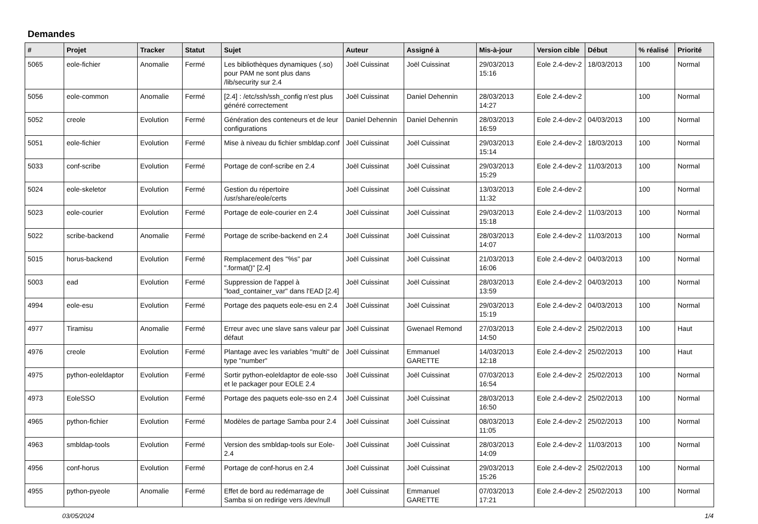Demandes
| # | Projet | Tracker | Statut | Sujet | Auteur | Assigné à | Mis-à-jour | Version cible | Début | % réalisé | Priorité |
| --- | --- | --- | --- | --- | --- | --- | --- | --- | --- | --- | --- |
| 5065 | eole-fichier | Anomalie | Fermé | Les bibliothèques dynamiques (.so) pour PAM ne sont plus dans /lib/security sur 2.4 | Joël Cuissinat | Joël Cuissinat | 29/03/2013 15:16 | Eole 2.4-dev-2 | 18/03/2013 | 100 | Normal |
| 5056 | eole-common | Anomalie | Fermé | [2.4] : /etc/ssh/ssh_config n'est plus généré correctement | Joël Cuissinat | Daniel Dehennin | 28/03/2013 14:27 | Eole 2.4-dev-2 | | 100 | Normal |
| 5052 | creole | Evolution | Fermé | Génération des conteneurs et de leur configurations | Daniel Dehennin | Daniel Dehennin | 28/03/2013 16:59 | Eole 2.4-dev-2 | 04/03/2013 | 100 | Normal |
| 5051 | eole-fichier | Evolution | Fermé | Mise à niveau du fichier smbldap.conf | Joël Cuissinat | Joël Cuissinat | 29/03/2013 15:14 | Eole 2.4-dev-2 | 18/03/2013 | 100 | Normal |
| 5033 | conf-scribe | Evolution | Fermé | Portage de conf-scribe en 2.4 | Joël Cuissinat | Joël Cuissinat | 29/03/2013 15:29 | Eole 2.4-dev-2 | 11/03/2013 | 100 | Normal |
| 5024 | eole-skeletor | Evolution | Fermé | Gestion du répertoire /usr/share/eole/certs | Joël Cuissinat | Joël Cuissinat | 13/03/2013 11:32 | Eole 2.4-dev-2 | | 100 | Normal |
| 5023 | eole-courier | Evolution | Fermé | Portage de eole-courier en 2.4 | Joël Cuissinat | Joël Cuissinat | 29/03/2013 15:18 | Eole 2.4-dev-2 | 11/03/2013 | 100 | Normal |
| 5022 | scribe-backend | Anomalie | Fermé | Portage de scribe-backend en 2.4 | Joël Cuissinat | Joël Cuissinat | 28/03/2013 14:07 | Eole 2.4-dev-2 | 11/03/2013 | 100 | Normal |
| 5015 | horus-backend | Evolution | Fermé | Remplacement des "%s" par ".format()" [2.4] | Joël Cuissinat | Joël Cuissinat | 21/03/2013 16:06 | Eole 2.4-dev-2 | 04/03/2013 | 100 | Normal |
| 5003 | ead | Evolution | Fermé | Suppression de l'appel à "load_container_var" dans l'EAD [2.4] | Joël Cuissinat | Joël Cuissinat | 28/03/2013 13:59 | Eole 2.4-dev-2 | 04/03/2013 | 100 | Normal |
| 4994 | eole-esu | Evolution | Fermé | Portage des paquets eole-esu en 2.4 | Joël Cuissinat | Joël Cuissinat | 29/03/2013 15:19 | Eole 2.4-dev-2 | 04/03/2013 | 100 | Normal |
| 4977 | Tiramisu | Anomalie | Fermé | Erreur avec une slave sans valeur par défaut | Joël Cuissinat | Gwenael Remond | 27/03/2013 14:50 | Eole 2.4-dev-2 | 25/02/2013 | 100 | Haut |
| 4976 | creole | Evolution | Fermé | Plantage avec les variables "multi" de type "number" | Joël Cuissinat | Emmanuel GARETTE | 14/03/2013 12:18 | Eole 2.4-dev-2 | 25/02/2013 | 100 | Haut |
| 4975 | python-eoleldaptor | Evolution | Fermé | Sortir python-eoleldaptor de eole-sso et le packager pour EOLE 2.4 | Joël Cuissinat | Joël Cuissinat | 07/03/2013 16:54 | Eole 2.4-dev-2 | 25/02/2013 | 100 | Normal |
| 4973 | EoleSSO | Evolution | Fermé | Portage des paquets eole-sso en 2.4 | Joël Cuissinat | Joël Cuissinat | 28/03/2013 16:50 | Eole 2.4-dev-2 | 25/02/2013 | 100 | Normal |
| 4965 | python-fichier | Evolution | Fermé | Modèles de partage Samba pour 2.4 | Joël Cuissinat | Joël Cuissinat | 08/03/2013 11:05 | Eole 2.4-dev-2 | 25/02/2013 | 100 | Normal |
| 4963 | smbldap-tools | Evolution | Fermé | Version des smbldap-tools sur Eole-2.4 | Joël Cuissinat | Joël Cuissinat | 28/03/2013 14:09 | Eole 2.4-dev-2 | 11/03/2013 | 100 | Normal |
| 4956 | conf-horus | Evolution | Fermé | Portage de conf-horus en 2.4 | Joël Cuissinat | Joël Cuissinat | 29/03/2013 15:26 | Eole 2.4-dev-2 | 25/02/2013 | 100 | Normal |
| 4955 | python-pyeole | Anomalie | Fermé | Effet de bord au redémarrage de Samba si on redirige vers /dev/null | Joël Cuissinat | Emmanuel GARETTE | 07/03/2013 17:21 | Eole 2.4-dev-2 | 25/02/2013 | 100 | Normal |
03/05/2024 1/4